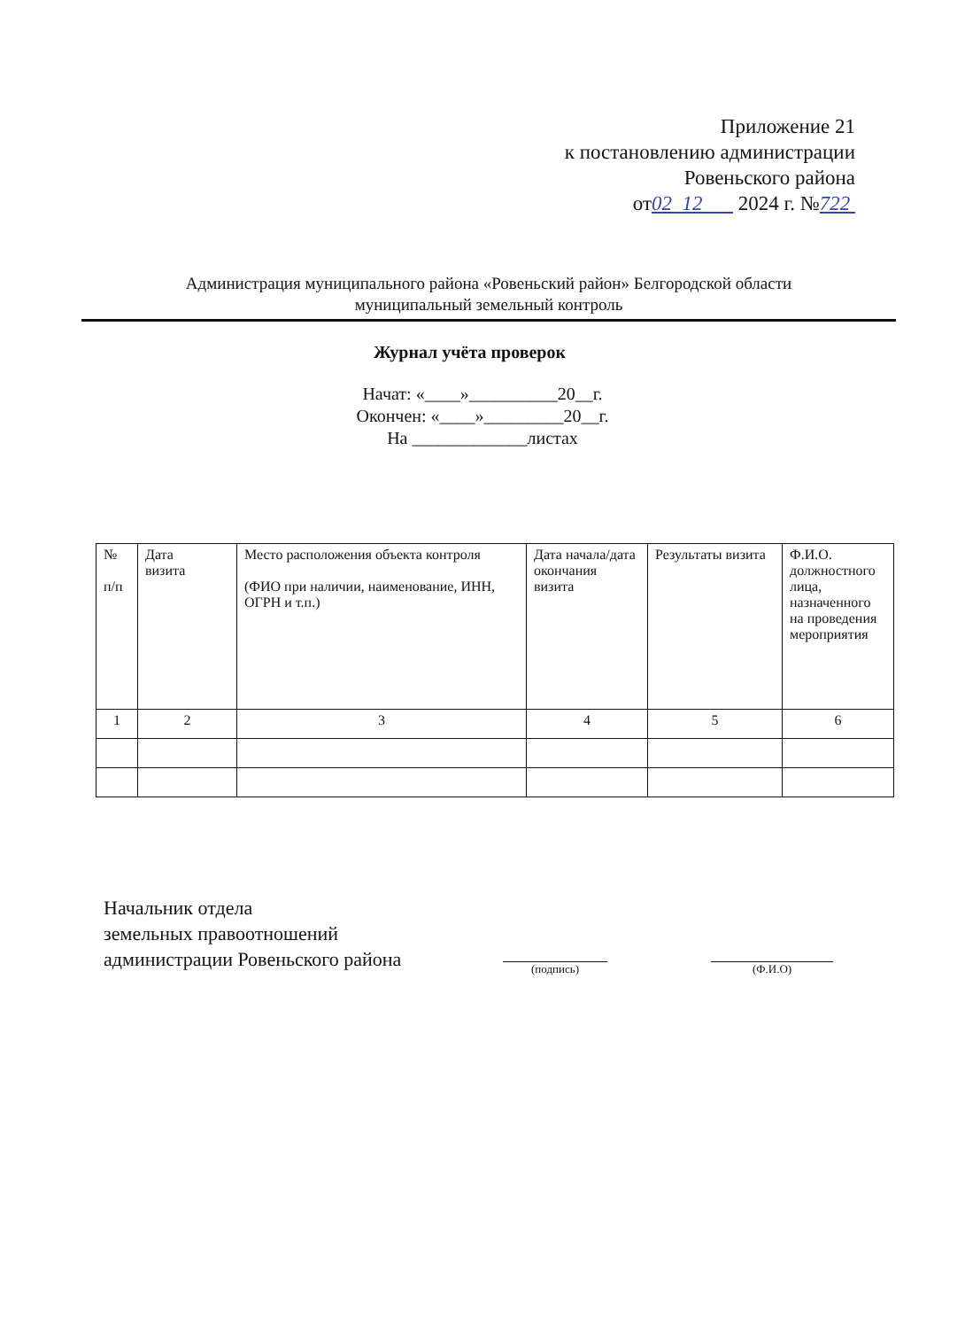Приложение 21
к постановлению администрации
Ровеньского района
от02 12 2024 г. №722
Администрация муниципального района «Ровеньский район» Белгородской области
муниципальный земельный контроль
Журнал учёта проверок
Начат: «____»__________20__г.
Окончен: «____»_________20__г.
На _____________листах
| № п/п | Дата визита | Место расположения объекта контроля (ФИО при наличии, наименование, ИНН, ОГРН и т.п.) | Дата начала/дата окончания визита | Результаты визита | Ф.И.О. должностного лица, назначенного на проведения мероприятия |
| --- | --- | --- | --- | --- | --- |
| 1 | 2 | 3 | 4 | 5 | 6 |
Начальник отдела
земельных правоотношений
администрации Ровеньского района
(подпись) (Ф.И.О)